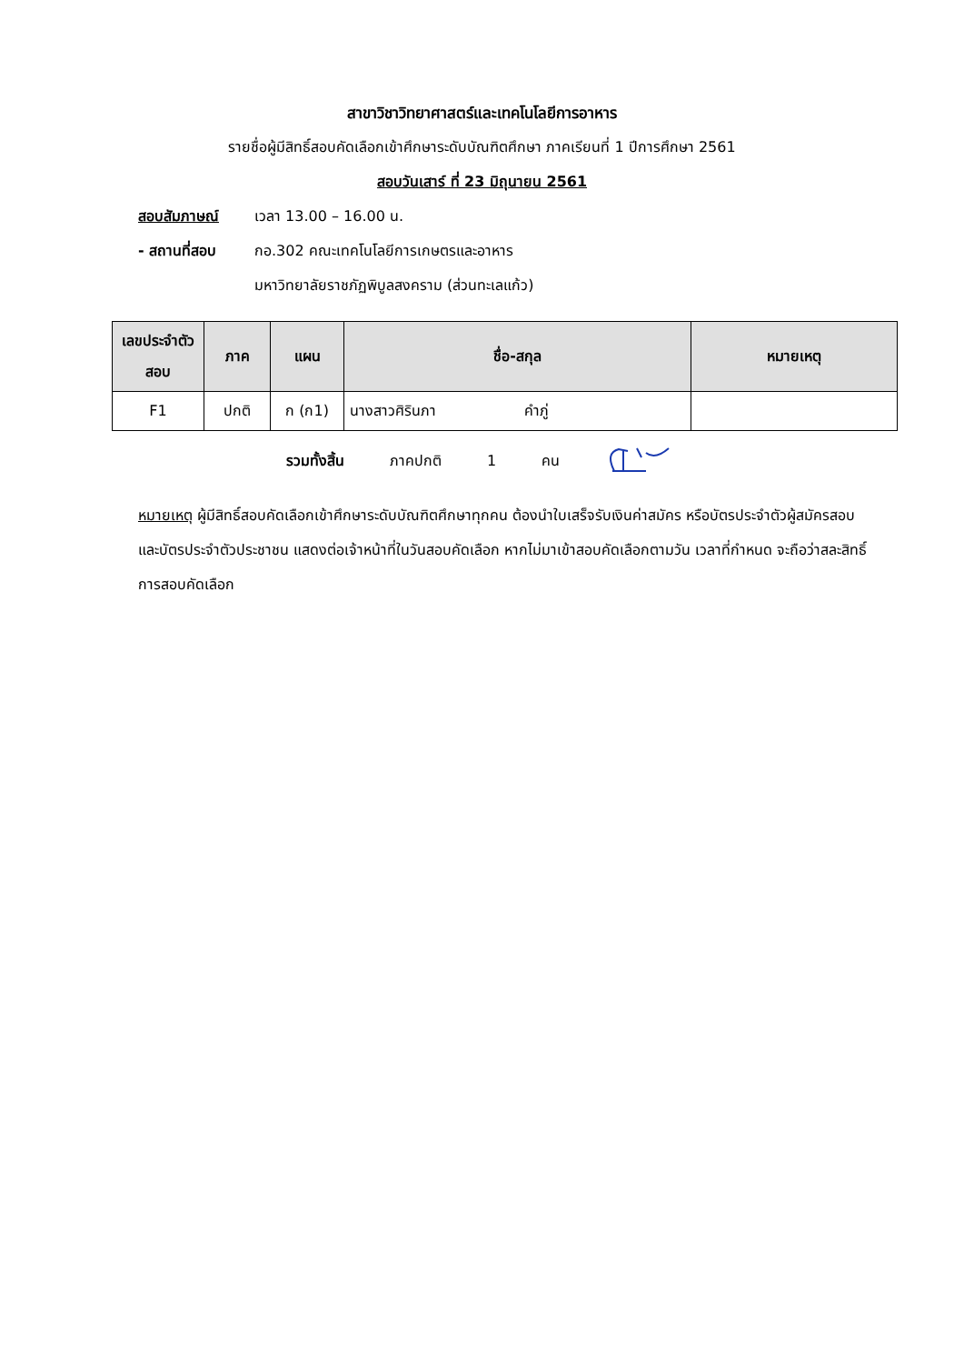สาขาวิชาวิทยาศาสตร์และเทคโนโลยีการอาหาร
รายชื่อผู้มีสิทธิ์สอบคัดเลือกเข้าศึกษาระดับบัณฑิตศึกษา ภาคเรียนที่ 1 ปีการศึกษา 2561
สอบวันเสาร์ ที่ 23 มิถุนายน 2561
สอบสัมภาษณ์ เวลา 13.00 – 16.00 น.
- สถานที่สอบ กอ.302 คณะเทคโนโลยีการเกษตรและอาหาร
มหาวิทยาลัยราชภัฏพิบูลสงคราม (ส่วนทะเลแก้ว)
| เลขประจำตัวสอบ | ภาค | แผน | ชื่อ-สกุล | หมายเหตุ |
| --- | --- | --- | --- | --- |
| F1 | ปกติ | ก (ก1) | นางสาวศิรินภา คำภู่ | |
รวมทั้งสิ้น ภาคปกติ 1 คน
หมายเหตุ ผู้มีสิทธิ์สอบคัดเลือกเข้าศึกษาระดับบัณฑิตศึกษาทุกคน ต้องนำใบเสร็จรับเงินค่าสมัคร หรือบัตรประจำตัวผู้สมัครสอบ และบัตรประจำตัวประชาชน แสดงต่อเจ้าหน้าที่ในวันสอบคัดเลือก หากไม่มาเข้าสอบคัดเลือกตามวัน เวลาที่กำหนด จะถือว่าสละสิทธิ์การสอบคัดเลือก